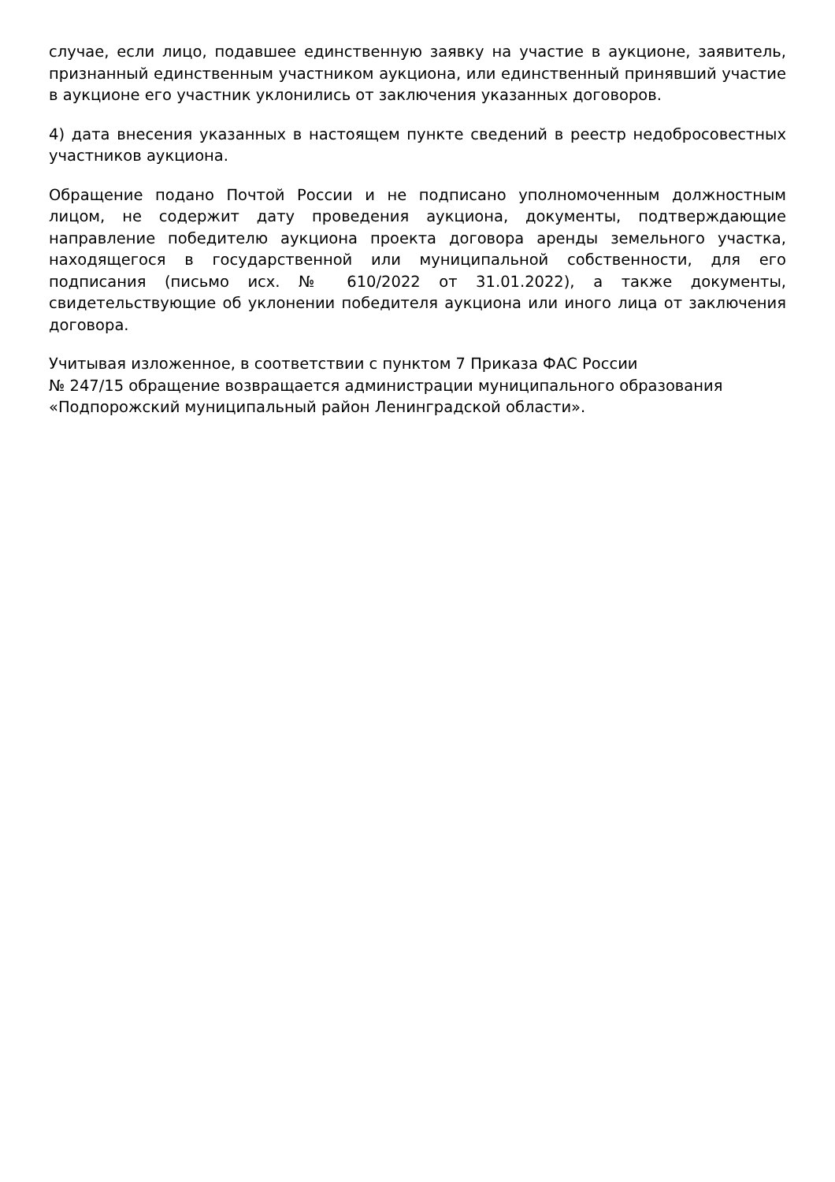случае, если лицо, подавшее единственную заявку на участие в аукционе, заявитель, признанный единственным участником аукциона, или единственный принявший участие в аукционе его участник уклонились от заключения указанных договоров.
4) дата внесения указанных в настоящем пункте сведений в реестр недобросовестных участников аукциона.
Обращение подано Почтой России и не подписано уполномоченным должностным лицом, не содержит дату проведения аукциона, документы, подтверждающие направление победителю аукциона проекта договора аренды земельного участка, находящегося в государственной или муниципальной собственности, для его подписания (письмо исх. № 610/2022 от 31.01.2022), а также документы, свидетельствующие об уклонении победителя аукциона или иного лица от заключения договора.
Учитывая изложенное, в соответствии с пунктом 7 Приказа ФАС России
№ 247/15 обращение возвращается администрации муниципального образования «Подпорожский муниципальный район Ленинградской области».